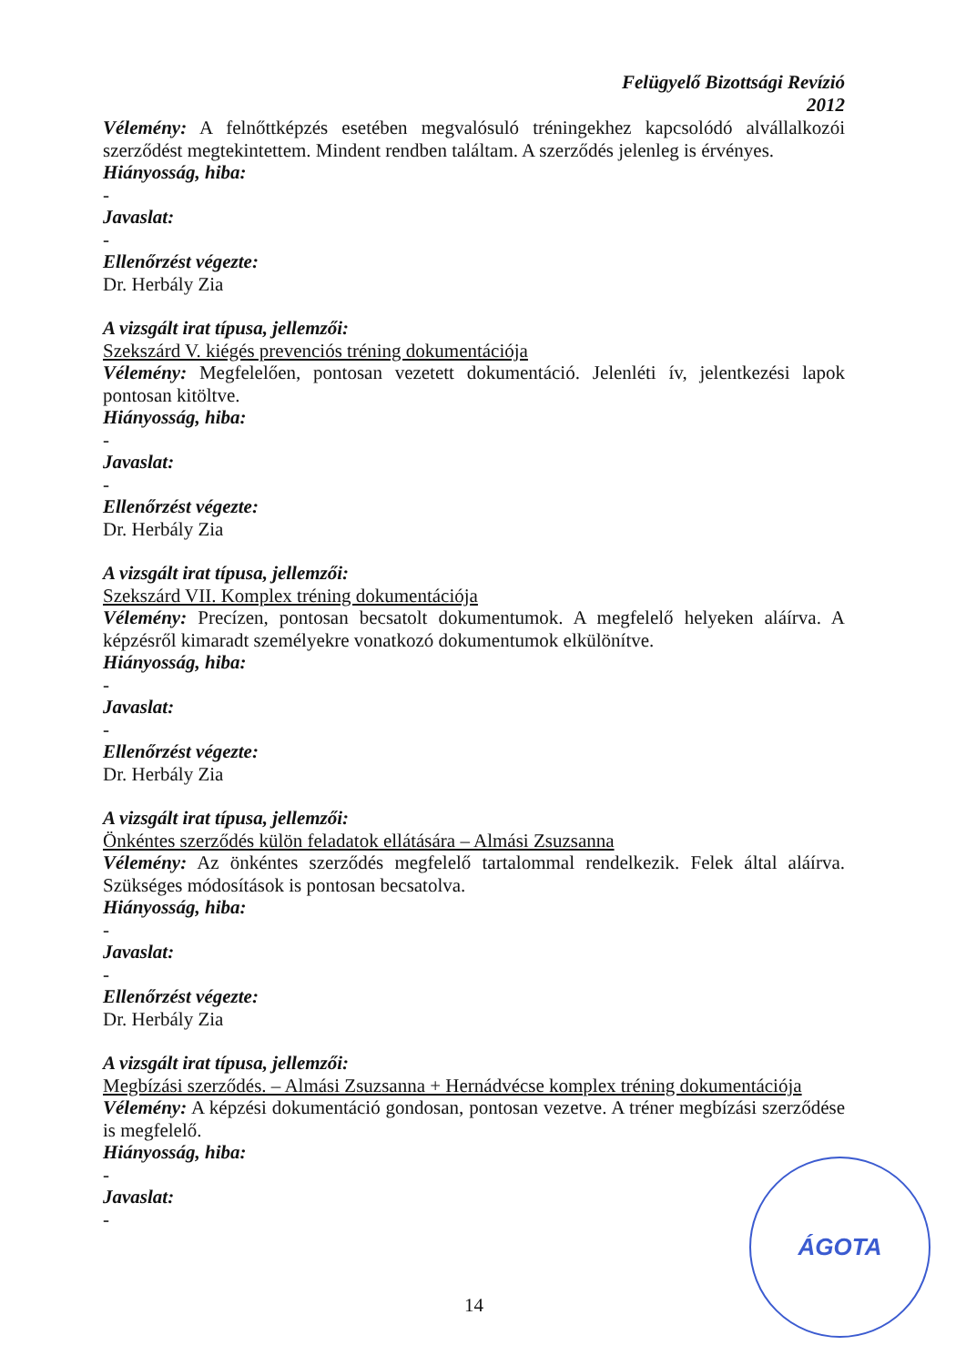Felügyelő Bizottsági Revízió
2012
Vélemény: A felnőttképzés esetében megvalósuló tréningekhez kapcsolódó alvállalkozói szerződést megtekintettem. Mindent rendben találtam. A szerződés jelenleg is érvényes.
Hiányosság, hiba:
-
Javaslat:
-
Ellenőrzést végezte:
Dr. Herbály Zia
A vizsgált irat típusa, jellemzői:
Szekszárd V. kiégés prevenciós tréning dokumentációja
Vélemény: Megfelelően, pontosan vezetett dokumentáció. Jelenléti ív, jelentkezési lapok pontosan kitöltve.
Hiányosság, hiba:
-
Javaslat:
-
Ellenőrzést végezte:
Dr. Herbály Zia
A vizsgált irat típusa, jellemzői:
Szekszárd VII. Komplex tréning dokumentációja
Vélemény: Precízen, pontosan becsatolt dokumentumok. A megfelelő helyeken aláírva. A képzésről kimaradt személyekre vonatkozó dokumentumok elkülönítve.
Hiányosság, hiba:
-
Javaslat:
-
Ellenőrzést végezte:
Dr. Herbály Zia
A vizsgált irat típusa, jellemzői:
Önkéntes szerződés külön feladatok ellátására – Almási Zsuzsanna
Vélemény: Az önkéntes szerződés megfelelő tartalommal rendelkezik. Felek által aláírva. Szükséges módosítások is pontosan becsatolva.
Hiányosság, hiba:
-
Javaslat:
-
Ellenőrzést végezte:
Dr. Herbály Zia
A vizsgált irat típusa, jellemzői:
Megbízási szerződés. – Almási Zsuzsanna + Hernádvécse komplex tréning dokumentációja
Vélemény: A képzési dokumentáció gondosan, pontosan vezetve. A tréner megbízási szerződése is megfelelő.
Hiányosság, hiba:
-
Javaslat:
-
14
ÁGOTA